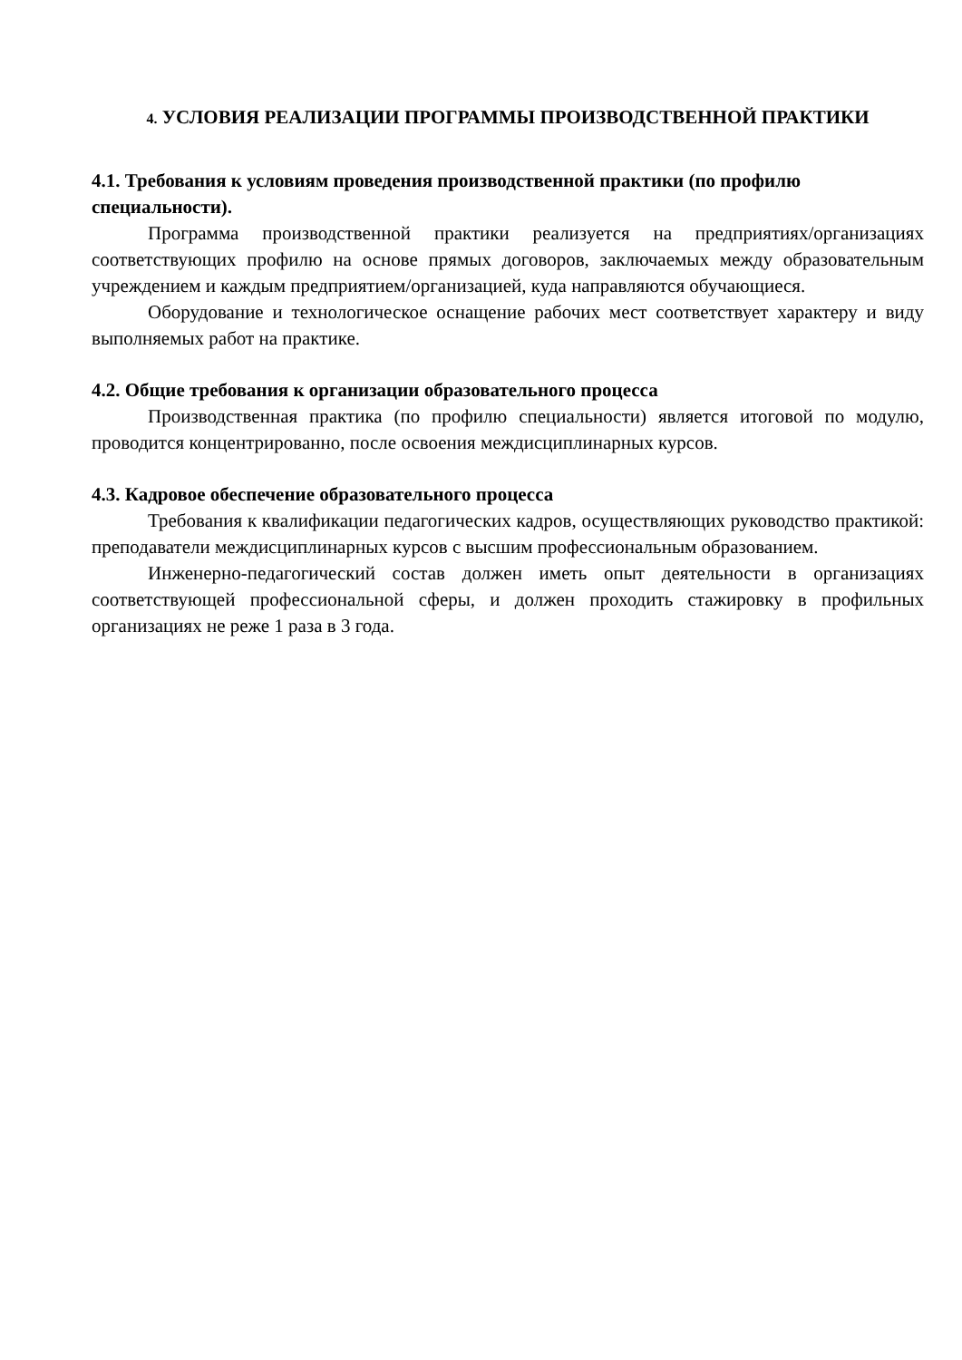4. УСЛОВИЯ РЕАЛИЗАЦИИ ПРОГРАММЫ ПРОИЗВОДСТВЕННОЙ ПРАКТИКИ
4.1. Требования к условиям проведения производственной практики (по профилю специальности).
Программа производственной практики реализуется на предприятиях/организациях соответствующих профилю на основе прямых договоров, заключаемых между образовательным учреждением и каждым предприятием/организацией, куда направляются обучающиеся.
Оборудование и технологическое оснащение рабочих мест соответствует характеру и виду выполняемых работ на практике.
4.2. Общие требования к организации образовательного процесса
Производственная практика (по профилю специальности) является итоговой по модулю, проводится концентрированно, после освоения междисциплинарных курсов.
4.3. Кадровое обеспечение образовательного процесса
Требования к квалификации педагогических кадров, осуществляющих руководство практикой: преподаватели междисциплинарных курсов с высшим профессиональным образованием.
Инженерно-педагогический состав должен иметь опыт деятельности в организациях соответствующей профессиональной сферы, и должен проходить стажировку в профильных организациях не реже 1 раза в 3 года.